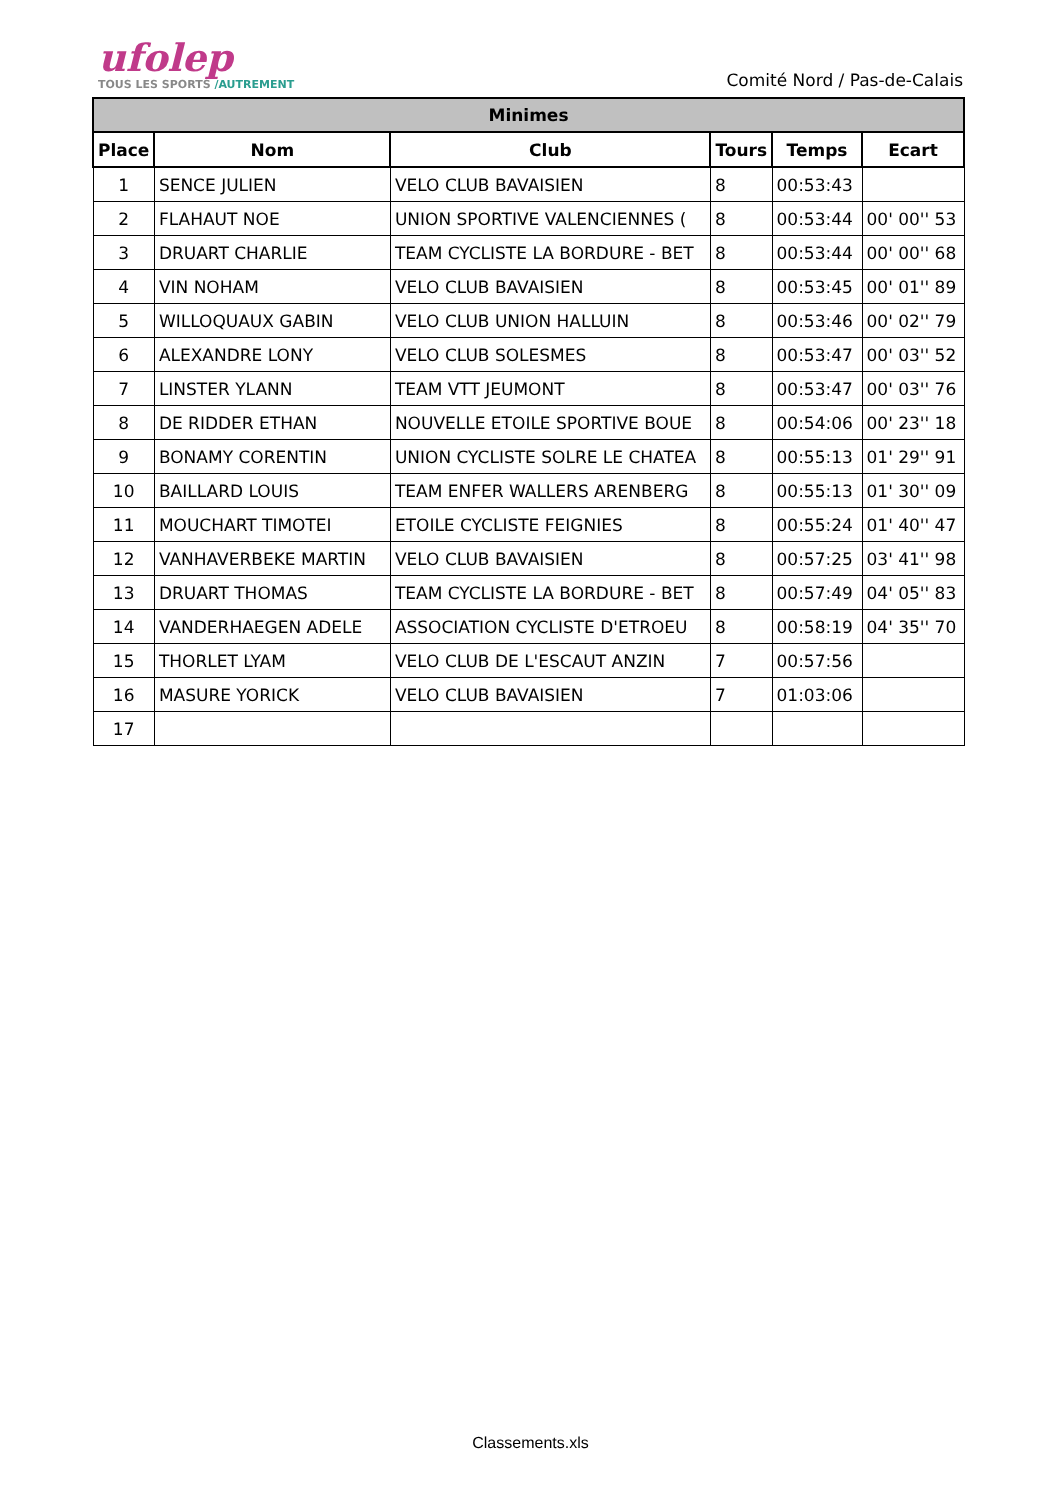ufolep
TOUS LES SPORTS /AUTREMENT
Comité Nord / Pas-de-Calais
| Minimes | | | | | |
| Place | Nom | Club | Tours | Temps | Ecart |
| 1 | SENCE JULIEN | VELO CLUB BAVAISIEN | 8 | 00:53:43 | |
| 2 | FLAHAUT NOE | UNION SPORTIVE VALENCIENNES ( | 8 | 00:53:44 | 00' 00'' 53 |
| 3 | DRUART CHARLIE | TEAM CYCLISTE LA BORDURE - BET | 8 | 00:53:44 | 00' 00'' 68 |
| 4 | VIN NOHAM | VELO CLUB BAVAISIEN | 8 | 00:53:45 | 00' 01'' 89 |
| 5 | WILLOQUAUX GABIN | VELO CLUB UNION HALLUIN | 8 | 00:53:46 | 00' 02'' 79 |
| 6 | ALEXANDRE LONY | VELO CLUB SOLESMES | 8 | 00:53:47 | 00' 03'' 52 |
| 7 | LINSTER YLANN | TEAM VTT JEUMONT | 8 | 00:53:47 | 00' 03'' 76 |
| 8 | DE RIDDER ETHAN | NOUVELLE ETOILE SPORTIVE BOUE | 8 | 00:54:06 | 00' 23'' 18 |
| 9 | BONAMY CORENTIN | UNION CYCLISTE SOLRE LE CHATEA | 8 | 00:55:13 | 01' 29'' 91 |
| 10 | BAILLARD LOUIS | TEAM ENFER WALLERS ARENBERG | 8 | 00:55:13 | 01' 30'' 09 |
| 11 | MOUCHART TIMOTEI | ETOILE CYCLISTE FEIGNIES | 8 | 00:55:24 | 01' 40'' 47 |
| 12 | VANHAVERBEKE MARTIN | VELO CLUB BAVAISIEN | 8 | 00:57:25 | 03' 41'' 98 |
| 13 | DRUART THOMAS | TEAM CYCLISTE LA BORDURE - BET | 8 | 00:57:49 | 04' 05'' 83 |
| 14 | VANDERHAEGEN ADELE | ASSOCIATION CYCLISTE D'ETROEU | 8 | 00:58:19 | 04' 35'' 70 |
| 15 | THORLET LYAM | VELO CLUB DE L'ESCAUT ANZIN | 7 | 00:57:56 | |
| 16 | MASURE YORICK | VELO CLUB BAVAISIEN | 7 | 01:03:06 | |
| 17 | | | | | |
Classements.xls